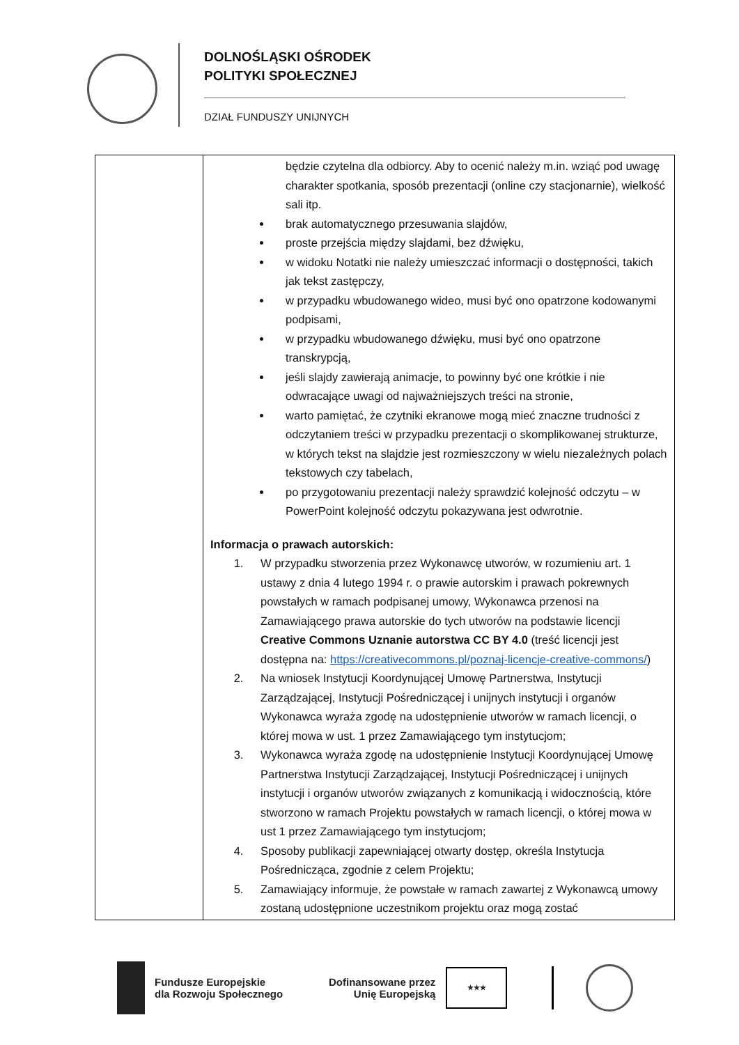DOLNOŚLĄSKI OŚRODEK
POLITYKI SPOŁECZNEJ
DZIAŁ FUNDUSZY UNIJNYCH
| | będzie czytelna dla odbiorcy. Aby to ocenić należy m.in. wziąć pod uwagę charakter spotkania, sposób prezentacji (online czy stacjonarnie), wielkość sali itp. brak automatycznego przesuwania slajdów, proste przejścia między slajdami, bez dźwięku, w widoku Notatki nie należy umieszczać informacji o dostępności, takich jak tekst zastępczy, w przypadku wbudowanego wideo, musi być ono opatrzone kodowanymi podpisami, w przypadku wbudowanego dźwięku, musi być ono opatrzone transkrypcją, jeśli slajdy zawierają animacje, to powinny być one krótkie i nie odwracające uwagi od najważniejszych treści na stronie, warto pamiętać, że czytniki ekranowe mogą mieć znaczne trudności z odczytaniem treści w przypadku prezentacji o skomplikowanej strukturze, w których tekst na slajdzie jest rozmieszczony w wielu niezależnych polach tekstowych czy tabelach, po przygotowaniu prezentacji należy sprawdzić kolejność odczytu – w PowerPoint kolejność odczytu pokazywana jest odwrotnie. Informacja o prawach autorskich: 1. W przypadku stworzenia przez Wykonawcę utworów, w rozumieniu art. 1 ustawy z dnia 4 lutego 1994 r. o prawie autorskim i prawach pokrewnych powstałych w ramach podpisanej umowy, Wykonawca przenosi na Zamawiającego prawa autorskie do tych utworów na podstawie licencji Creative Commons Uznanie autorstwa CC BY 4.0 (treść licencji jest dostępna na: https://creativecommons.pl/poznaj-licencje-creative-commons/ ) 2. Na wniosek Instytucji Koordynującej Umowę Partnerstwa, Instytucji Zarządzającej, Instytucji Pośredniczącej i unijnych instytucji i organów Wykonawca wyraża zgodę na udostępnienie utworów w ramach licencji, o której mowa w ust. 1 przez Zamawiającego tym instytucjom; 3. Wykonawca wyraża zgodę na udostępnienie Instytucji Koordynującej Umowę Partnerstwa Instytucji Zarządzającej, Instytucji Pośredniczącej i unijnych instytucji i organów utworów związanych z komunikacją i widocznością, które stworzono w ramach Projektu powstałych w ramach licencji, o której mowa w ust 1 przez Zamawiającego tym instytucjom; 4. Sposoby publikacji zapewniającej otwarty dostęp, określa Instytucja Pośrednicząca, zgodnie z celem Projektu; 5. Zamawiający informuje, że powstałe w ramach zawartej z Wykonawcą umowy zostaną udostępnione uczestnikom projektu oraz mogą zostać |
Fundusze Europejskie
dla Rozwoju Społecznego
Dofinansowane przez
Unię Europejską
★★★